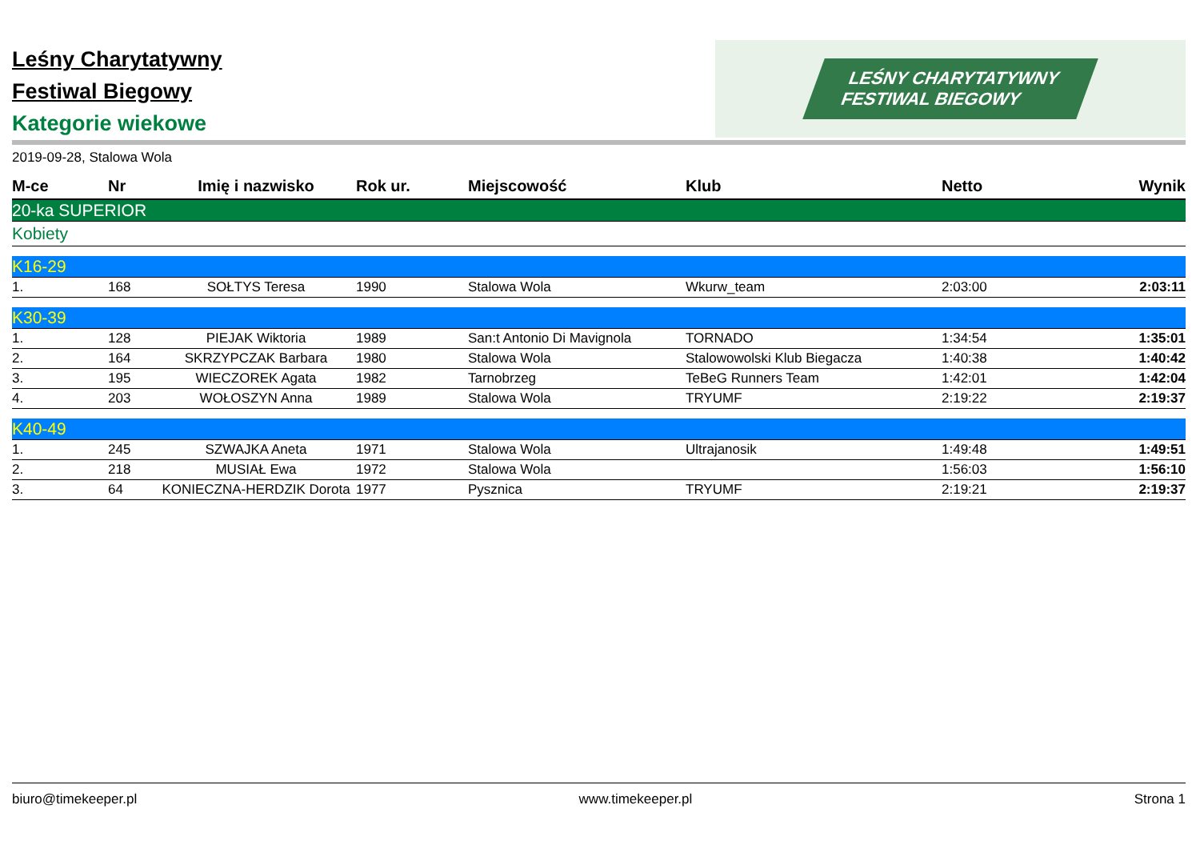Leśny Charytatywny
Festiwal Biegowy
Kategorie wiekowe
LEŚNY CHARYTATYWNY
FESTIWAL BIEGOWY
2019-09-28, Stalowa Wola
| M-ce | Nr | Imię i nazwisko | Rok ur. | Miejscowość | Klub | Netto | Wynik |
| --- | --- | --- | --- | --- | --- | --- | --- |
| 20-ka SUPERIOR | | | | | | | |
| Kobiety | | | | | | | |
| K16-29 | | | | | | | |
| 1. | 168 | SOŁTYS Teresa | 1990 | Stalowa Wola | Wkurw_team | 2:03:00 | 2:03:11 |
| K30-39 | | | | | | | |
| 1. | 128 | PIEJAK Wiktoria | 1989 | San:t Antonio Di Mavignola | TORNADO | 1:34:54 | 1:35:01 |
| 2. | 164 | SKRZYPCZAK Barbara | 1980 | Stalowa Wola | Stalowowolski Klub Biegacza | 1:40:38 | 1:40:42 |
| 3. | 195 | WIECZOREK Agata | 1982 | Tarnobrzeg | TeBeG Runners Team | 1:42:01 | 1:42:04 |
| 4. | 203 | WOŁOSZYN Anna | 1989 | Stalowa Wola | TRYUMF | 2:19:22 | 2:19:37 |
| K40-49 | | | | | | | |
| 1. | 245 | SZWAJKA Aneta | 1971 | Stalowa Wola | Ultrajanosik | 1:49:48 | 1:49:51 |
| 2. | 218 | MUSIAŁ Ewa | 1972 | Stalowa Wola | | 1:56:03 | 1:56:10 |
| 3. | 64 | KONIECZNA-HERDZIK Dorota | 1977 | Pysznica | TRYUMF | 2:19:21 | 2:19:37 |
biuro@timekeeper.pl www.timekeeper.pl Strona 1